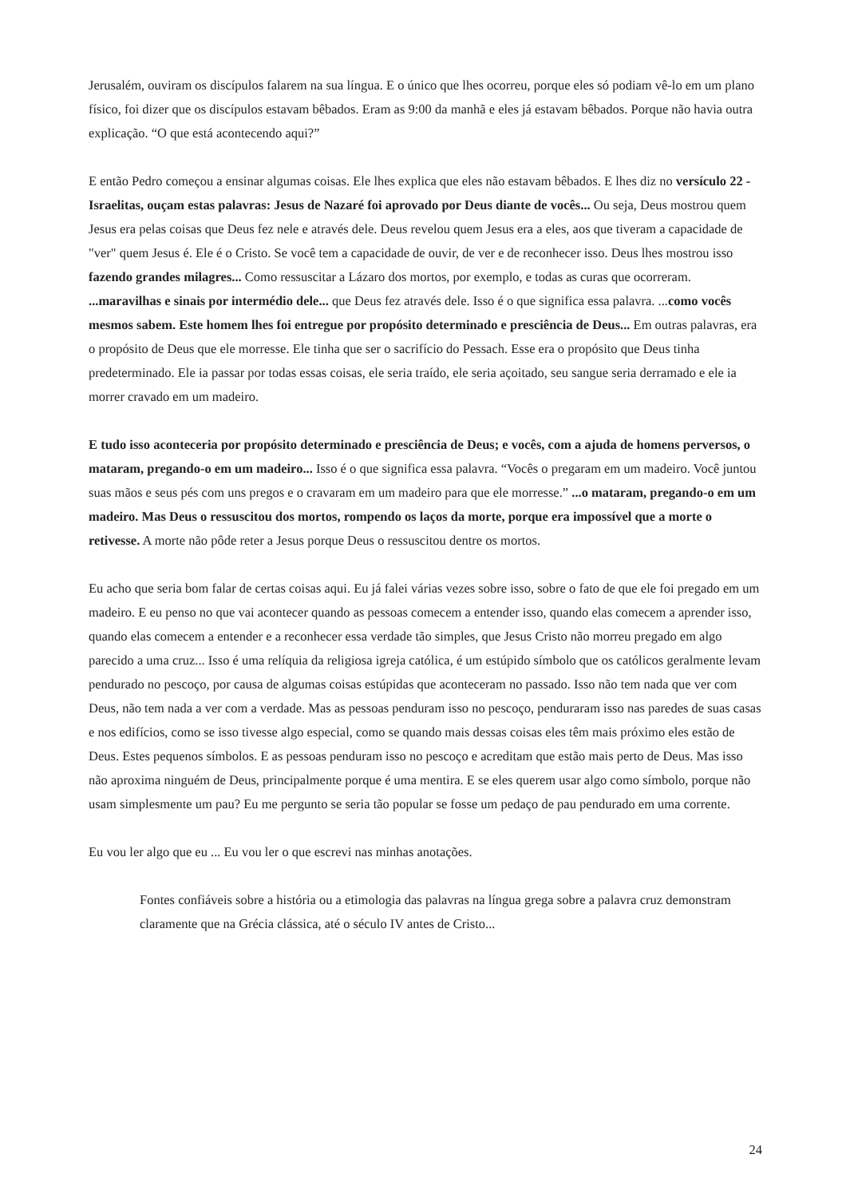Jerusalém, ouviram os discípulos falarem na sua língua. E o único que lhes ocorreu, porque eles só podiam vê-lo em um plano físico, foi dizer que os discípulos estavam bêbados. Eram as 9:00 da manhã e eles já estavam bêbados. Porque não havia outra explicação. “O que está acontecendo aqui?”
E então Pedro começou a ensinar algumas coisas. Ele lhes explica que eles não estavam bêbados. E lhes diz no versículo 22 - Israelitas, ouçam estas palavras: Jesus de Nazaré foi aprovado por Deus diante de vocês... Ou seja, Deus mostrou quem Jesus era pelas coisas que Deus fez nele e através dele. Deus revelou quem Jesus era a eles, aos que tiveram a capacidade de "ver" quem Jesus é. Ele é o Cristo. Se você tem a capacidade de ouvir, de ver e de reconhecer isso. Deus lhes mostrou isso fazendo grandes milagres... Como ressuscitar a Lázaro dos mortos, por exemplo, e todas as curas que ocorreram. ...maravilhas e sinais por intermédio dele... que Deus fez através dele. Isso é o que significa essa palavra. ...como vocês mesmos sabem. Este homem lhes foi entregue por propósito determinado e presciência de Deus... Em outras palavras, era o propósito de Deus que ele morresse. Ele tinha que ser o sacrifício do Pessach. Esse era o propósito que Deus tinha predeterminado. Ele ia passar por todas essas coisas, ele seria traído, ele seria açoitado, seu sangue seria derramado e ele ia morrer cravado em um madeiro.
E tudo isso aconteceria por propósito determinado e presciência de Deus; e vocês, com a ajuda de homens perversos, o mataram, pregando-o em um madeiro... Isso é o que significa essa palavra. “Vocês o pregaram em um madeiro. Você juntou suas mãos e seus pés com uns pregos e o cravaram em um madeiro para que ele morresse.” ...o mataram, pregando-o em um madeiro. Mas Deus o ressuscitou dos mortos, rompendo os laços da morte, porque era impossível que a morte o retivesse. A morte não pôde reter a Jesus porque Deus o ressuscitou dentre os mortos.
Eu acho que seria bom falar de certas coisas aqui. Eu já falei várias vezes sobre isso, sobre o fato de que ele foi pregado em um madeiro. E eu penso no que vai acontecer quando as pessoas comecem a entender isso, quando elas comecem a aprender isso, quando elas comecem a entender e a reconhecer essa verdade tão simples, que Jesus Cristo não morreu pregado em algo parecido a uma cruz... Isso é uma relíquia da religiosa igreja católica, é um estúpido símbolo que os católicos geralmente levam pendurado no pescoço, por causa de algumas coisas estúpidas que aconteceram no passado. Isso não tem nada que ver com Deus, não tem nada a ver com a verdade. Mas as pessoas penduram isso no pescoço, penduraram isso nas paredes de suas casas e nos edifícios, como se isso tivesse algo especial, como se quando mais dessas coisas eles têm mais próximo eles estão de Deus. Estes pequenos símbolos. E as pessoas penduram isso no pescoço e acreditam que estão mais perto de Deus. Mas isso não aproxima ninguém de Deus, principalmente porque é uma mentira. E se eles querem usar algo como símbolo, porque não usam simplesmente um pau? Eu me pergunto se seria tão popular se fosse um pedaço de pau pendurado em uma corrente.
Eu vou ler algo que eu ... Eu vou ler o que escrevi nas minhas anotações.
Fontes confiáveis sobre a história ou a etimologia das palavras na língua grega sobre a palavra cruz demonstram claramente que na Grécia clássica, até o século IV antes de Cristo...
24